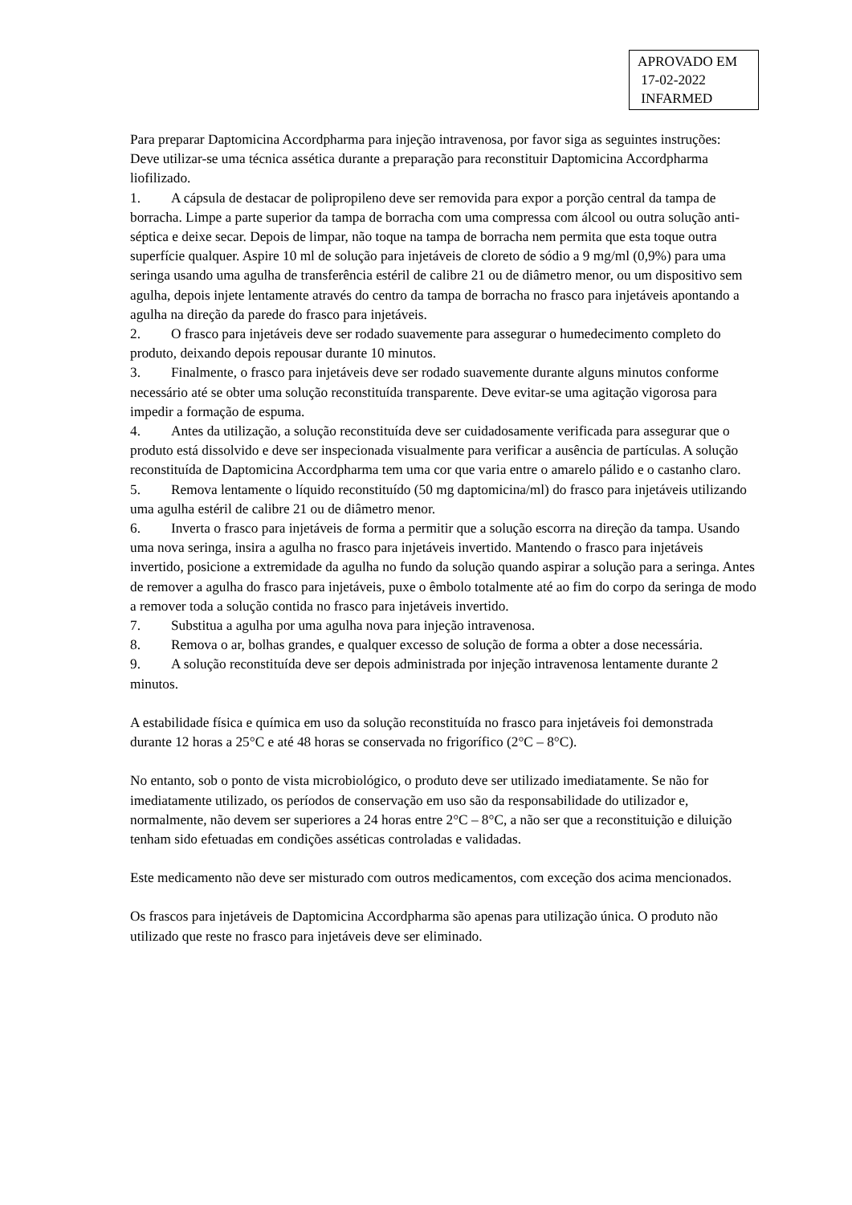APROVADO EM
17-02-2022
INFARMED
Para preparar Daptomicina Accordpharma para injeção intravenosa, por favor siga as seguintes instruções:
Deve utilizar-se uma técnica assética durante a preparação para reconstituir Daptomicina Accordpharma liofilizado.
1. A cápsula de destacar de polipropileno deve ser removida para expor a porção central da tampa de borracha. Limpe a parte superior da tampa de borracha com uma compressa com álcool ou outra solução anti-séptica e deixe secar. Depois de limpar, não toque na tampa de borracha nem permita que esta toque outra superfície qualquer. Aspire 10 ml de solução para injetáveis de cloreto de sódio a 9 mg/ml (0,9%) para uma seringa usando uma agulha de transferência estéril de calibre 21 ou de diâmetro menor, ou um dispositivo sem agulha, depois injete lentamente através do centro da tampa de borracha no frasco para injetáveis apontando a agulha na direção da parede do frasco para injetáveis.
2. O frasco para injetáveis deve ser rodado suavemente para assegurar o humedecimento completo do produto, deixando depois repousar durante 10 minutos.
3. Finalmente, o frasco para injetáveis deve ser rodado suavemente durante alguns minutos conforme necessário até se obter uma solução reconstituída transparente. Deve evitar-se uma agitação vigorosa para impedir a formação de espuma.
4. Antes da utilização, a solução reconstituída deve ser cuidadosamente verificada para assegurar que o produto está dissolvido e deve ser inspecionada visualmente para verificar a ausência de partículas. A solução reconstituída de Daptomicina Accordpharma tem uma cor que varia entre o amarelo pálido e o castanho claro.
5. Remova lentamente o líquido reconstituído (50 mg daptomicina/ml) do frasco para injetáveis utilizando uma agulha estéril de calibre 21 ou de diâmetro menor.
6. Inverta o frasco para injetáveis de forma a permitir que a solução escorra na direção da tampa. Usando uma nova seringa, insira a agulha no frasco para injetáveis invertido. Mantendo o frasco para injetáveis invertido, posicione a extremidade da agulha no fundo da solução quando aspirar a solução para a seringa. Antes de remover a agulha do frasco para injetáveis, puxe o êmbolo totalmente até ao fim do corpo da seringa de modo a remover toda a solução contida no frasco para injetáveis invertido.
7. Substitua a agulha por uma agulha nova para injeção intravenosa.
8. Remova o ar, bolhas grandes, e qualquer excesso de solução de forma a obter a dose necessária.
9. A solução reconstituída deve ser depois administrada por injeção intravenosa lentamente durante 2 minutos.
A estabilidade física e química em uso da solução reconstituída no frasco para injetáveis foi demonstrada durante 12 horas a 25°C e até 48 horas se conservada no frigorífico (2°C – 8°C).
No entanto, sob o ponto de vista microbiológico, o produto deve ser utilizado imediatamente. Se não for imediatamente utilizado, os períodos de conservação em uso são da responsabilidade do utilizador e, normalmente, não devem ser superiores a 24 horas entre 2°C – 8°C, a não ser que a reconstituição e diluição tenham sido efetuadas em condições asséticas controladas e validadas.
Este medicamento não deve ser misturado com outros medicamentos, com exceção dos acima mencionados.
Os frascos para injetáveis de Daptomicina Accordpharma são apenas para utilização única. O produto não utilizado que reste no frasco para injetáveis deve ser eliminado.